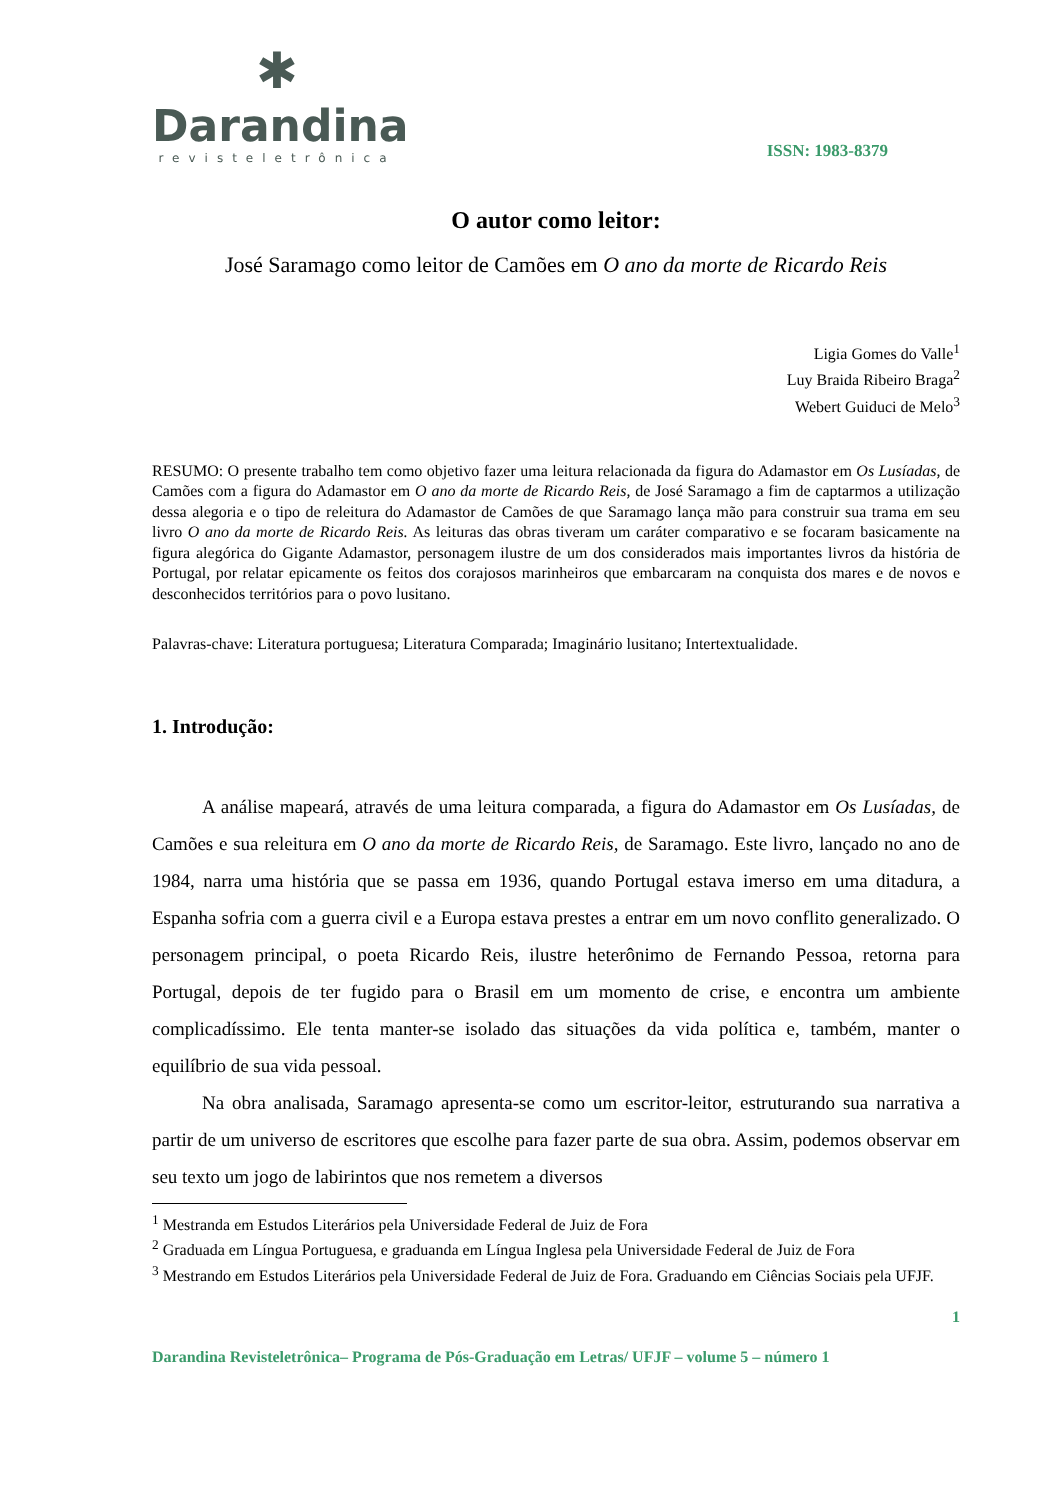✱
Darandina
revisteletrônica
ISSN: 1983-8379
O autor como leitor:
José Saramago como leitor de Camões em O ano da morte de Ricardo Reis
Ligia Gomes do Valle<sup>1</sup>
Luy Braida Ribeiro Braga<sup>2</sup>
Webert Guiduci de Melo<sup>3</sup>
RESUMO: O presente trabalho tem como objetivo fazer uma leitura relacionada da figura do Adamastor em Os Lusíadas, de Camões com a figura do Adamastor em O ano da morte de Ricardo Reis, de José Saramago a fim de captarmos a utilização dessa alegoria e o tipo de releitura do Adamastor de Camões de que Saramago lança mão para construir sua trama em seu livro O ano da morte de Ricardo Reis. As leituras das obras tiveram um caráter comparativo e se focaram basicamente na figura alegórica do Gigante Adamastor, personagem ilustre de um dos considerados mais importantes livros da história de Portugal, por relatar epicamente os feitos dos corajosos marinheiros que embarcaram na conquista dos mares e de novos e desconhecidos territórios para o povo lusitano.
Palavras-chave: Literatura portuguesa; Literatura Comparada; Imaginário lusitano; Intertextualidade.
1. Introdução:
A análise mapeará, através de uma leitura comparada, a figura do Adamastor em Os Lusíadas, de Camões e sua releitura em O ano da morte de Ricardo Reis, de Saramago. Este livro, lançado no ano de 1984, narra uma história que se passa em 1936, quando Portugal estava imerso em uma ditadura, a Espanha sofria com a guerra civil e a Europa estava prestes a entrar em um novo conflito generalizado. O personagem principal, o poeta Ricardo Reis, ilustre heterônimo de Fernando Pessoa, retorna para Portugal, depois de ter fugido para o Brasil em um momento de crise, e encontra um ambiente complicadíssimo. Ele tenta manter-se isolado das situações da vida política e, também, manter o equilíbrio de sua vida pessoal.
Na obra analisada, Saramago apresenta-se como um escritor-leitor, estruturando sua narrativa a partir de um universo de escritores que escolhe para fazer parte de sua obra. Assim, podemos observar em seu texto um jogo de labirintos que nos remetem a diversos
<sup>1</sup> Mestranda em Estudos Literários pela Universidade Federal de Juiz de Fora
<sup>2</sup> Graduada em Língua Portuguesa, e graduanda em Língua Inglesa pela Universidade Federal de Juiz de Fora
<sup>3</sup> Mestrando em Estudos Literários pela Universidade Federal de Juiz de Fora. Graduando em Ciências Sociais pela UFJF.
1
Darandina Revisteletrônica– Programa de Pós-Graduação em Letras/ UFJF – volume 5 – número 1